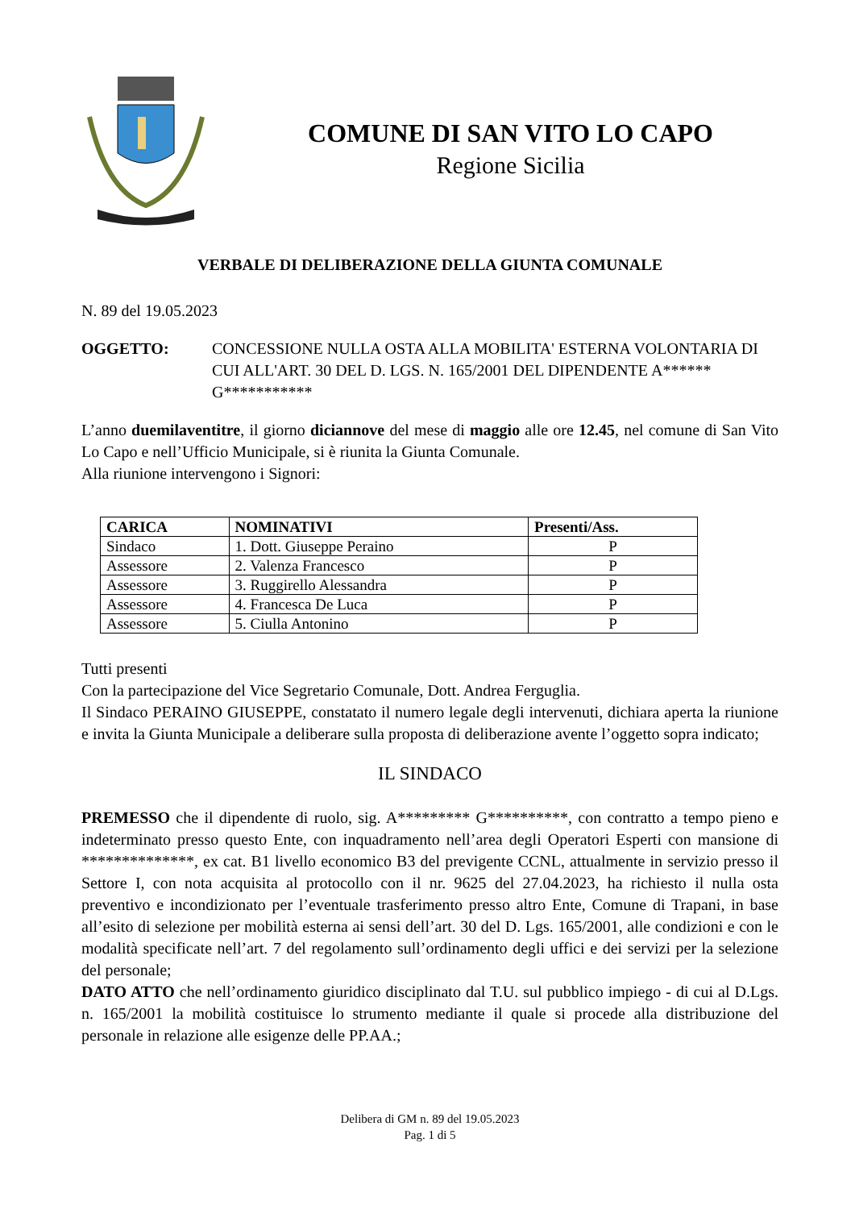COMUNE DI SAN VITO LO CAPO
Regione Sicilia
VERBALE DI DELIBERAZIONE DELLA GIUNTA COMUNALE
N. 89 del 19.05.2023
OGGETTO: CONCESSIONE NULLA OSTA ALLA MOBILITA' ESTERNA VOLONTARIA DI CUI ALL'ART. 30 DEL D. LGS. N. 165/2001 DEL DIPENDENTE A****** G***********
L’anno duemilaventitre, il giorno diciannove del mese di maggio alle ore 12.45, nel comune di San Vito Lo Capo e nell’Ufficio Municipale, si è riunita la Giunta Comunale.
Alla riunione intervengono i Signori:
| CARICA | NOMINATIVI | Presenti/Ass. |
| --- | --- | --- |
| Sindaco | 1. Dott. Giuseppe Peraino | P |
| Assessore | 2. Valenza Francesco | P |
| Assessore | 3. Ruggirello Alessandra | P |
| Assessore | 4. Francesca De Luca | P |
| Assessore | 5. Ciulla Antonino | P |
Tutti presenti
Con la partecipazione del Vice Segretario Comunale, Dott. Andrea Ferguglia.
Il Sindaco PERAINO GIUSEPPE, constatato il numero legale degli intervenuti, dichiara aperta la riunione e invita la Giunta Municipale a deliberare sulla proposta di deliberazione avente l’oggetto sopra indicato;
IL SINDACO
PREMESSO che il dipendente di ruolo, sig. A********* G**********, con contratto a tempo pieno e indeterminato presso questo Ente, con inquadramento nell’area degli Operatori Esperti con mansione di **************, ex cat. B1 livello economico B3 del previgente CCNL, attualmente in servizio presso il Settore I, con nota acquisita al protocollo con il nr. 9625 del 27.04.2023, ha richiesto il nulla osta preventivo e incondizionato per l’eventuale trasferimento presso altro Ente, Comune di Trapani, in base all’esito di selezione per mobilità esterna ai sensi dell’art. 30 del D. Lgs. 165/2001, alle condizioni e con le modalità specificate nell’art. 7 del regolamento sull’ordinamento degli uffici e dei servizi per la selezione del personale;
DATO ATTO che nell’ordinamento giuridico disciplinato dal T.U. sul pubblico impiego - di cui al D.Lgs. n. 165/2001 la mobilità costituisce lo strumento mediante il quale si procede alla distribuzione del personale in relazione alle esigenze delle PP.AA.;
Delibera di GM n. 89 del 19.05.2023
Pag. 1 di 5